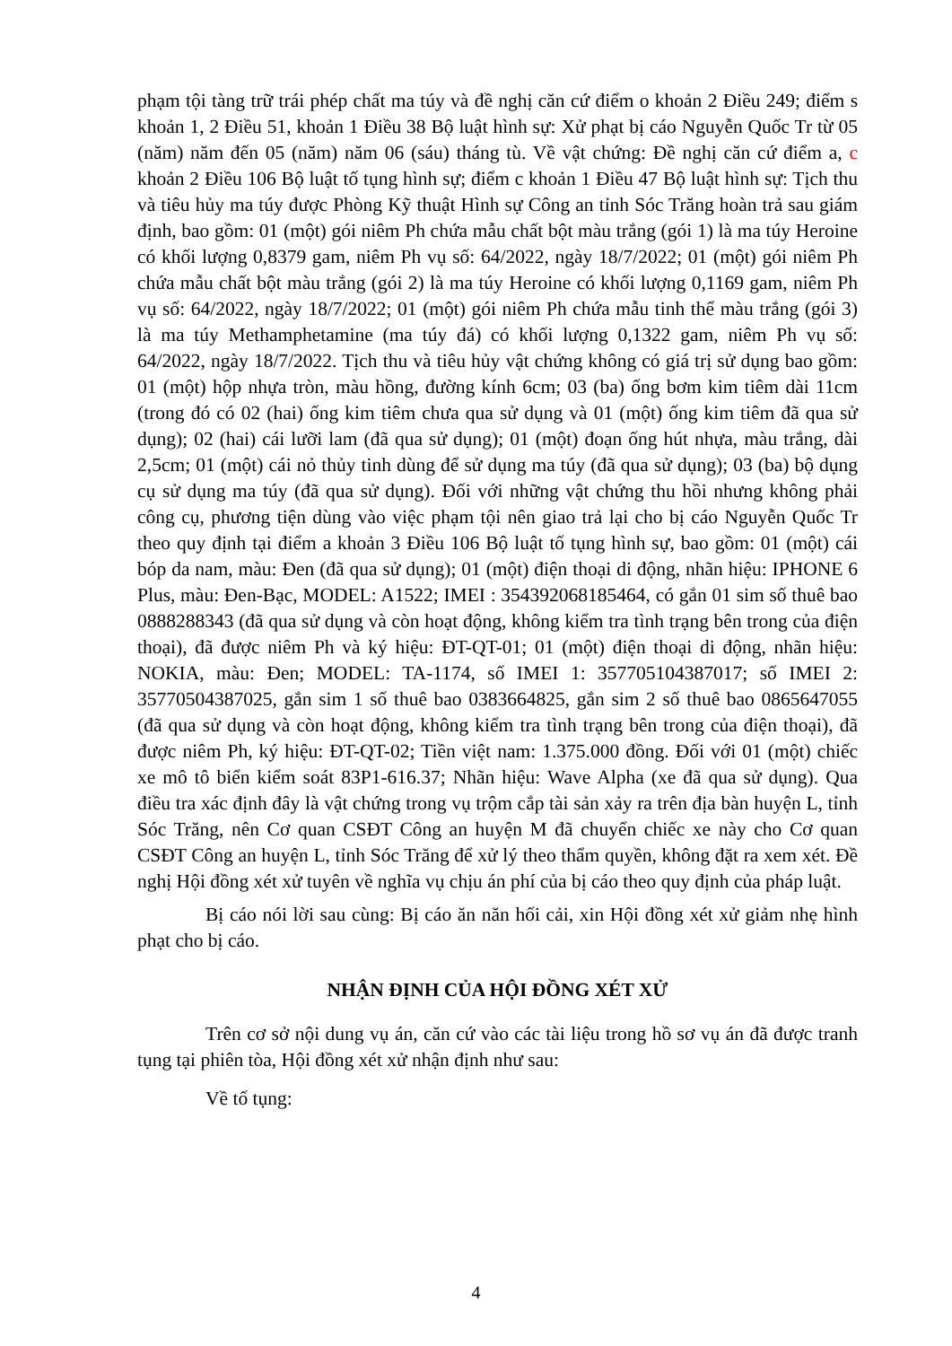phạm tội tàng trữ trái phép chất ma túy và đề nghị căn cứ điểm o khoản 2 Điều 249; điểm s khoản 1, 2 Điều 51, khoản 1 Điều 38 Bộ luật hình sự: Xử phạt bị cáo Nguyễn Quốc Tr từ 05 (năm) năm đến 05 (năm) năm 06 (sáu) tháng tù. Về vật chứng: Đề nghị căn cứ điểm a, c khoản 2 Điều 106 Bộ luật tố tụng hình sự; điểm c khoản 1 Điều 47 Bộ luật hình sự: Tịch thu và tiêu hủy ma túy được Phòng Kỹ thuật Hình sự Công an tỉnh Sóc Trăng hoàn trả sau giám định, bao gồm: 01 (một) gói niêm Ph chứa mẫu chất bột màu trắng (gói 1) là ma túy Heroine có khối lượng 0,8379 gam, niêm Ph vụ số: 64/2022, ngày 18/7/2022; 01 (một) gói niêm Ph chứa mẫu chất bột màu trắng (gói 2) là ma túy Heroine có khối lượng 0,1169 gam, niêm Ph vụ số: 64/2022, ngày 18/7/2022; 01 (một) gói niêm Ph chứa mẫu tinh thể màu trắng (gói 3) là ma túy Methamphetamine (ma túy đá) có khối lượng 0,1322 gam, niêm Ph vụ số: 64/2022, ngày 18/7/2022. Tịch thu và tiêu hủy vật chứng không có giá trị sử dụng bao gồm: 01 (một) hộp nhựa tròn, màu hồng, đường kính 6cm; 03 (ba) ống bơm kim tiêm dài 11cm (trong đó có 02 (hai) ống kim tiêm chưa qua sử dụng và 01 (một) ống kim tiêm đã qua sử dụng); 02 (hai) cái lưỡi lam (đã qua sử dụng); 01 (một) đoạn ống hút nhựa, màu trắng, dài 2,5cm; 01 (một) cái nỏ thủy tinh dùng để sử dụng ma túy (đã qua sử dụng); 03 (ba) bộ dụng cụ sử dụng ma túy (đã qua sử dụng). Đối với những vật chứng thu hồi nhưng không phải công cụ, phương tiện dùng vào việc phạm tội nên giao trả lại cho bị cáo Nguyễn Quốc Tr theo quy định tại điểm a khoản 3 Điều 106 Bộ luật tố tụng hình sự, bao gồm: 01 (một) cái bóp da nam, màu: Đen (đã qua sử dụng); 01 (một) điện thoại di động, nhãn hiệu: IPHONE 6 Plus, màu: Đen-Bạc, MODEL: A1522; IMEI : 354392068185464, có gắn 01 sim số thuê bao 0888288343 (đã qua sử dụng và còn hoạt động, không kiểm tra tình trạng bên trong của điện thoại), đã được niêm Ph và ký hiệu: ĐT-QT-01; 01 (một) điện thoại di động, nhãn hiệu: NOKIA, màu: Đen; MODEL: TA-1174, số IMEI 1: 357705104387017; số IMEI 2: 35770504387025, gắn sim 1 số thuê bao 0383664825, gắn sim 2 số thuê bao 0865647055 (đã qua sử dụng và còn hoạt động, không kiểm tra tình trạng bên trong của điện thoại), đã được niêm Ph, ký hiệu: ĐT-QT-02; Tiền việt nam: 1.375.000 đồng. Đối với 01 (một) chiếc xe mô tô biển kiểm soát 83P1-616.37; Nhãn hiệu: Wave Alpha (xe đã qua sử dụng). Qua điều tra xác định đây là vật chứng trong vụ trộm cắp tài sản xảy ra trên địa bàn huyện L, tỉnh Sóc Trăng, nên Cơ quan CSĐT Công an huyện M đã chuyển chiếc xe này cho Cơ quan CSĐT Công an huyện L, tỉnh Sóc Trăng để xử lý theo thẩm quyền, không đặt ra xem xét. Đề nghị Hội đồng xét xử tuyên về nghĩa vụ chịu án phí của bị cáo theo quy định của pháp luật.
Bị cáo nói lời sau cùng: Bị cáo ăn năn hối cải, xin Hội đồng xét xử giảm nhẹ hình phạt cho bị cáo.
NHẬN ĐỊNH CỦA HỘI ĐỒNG XÉT XỬ
Trên cơ sở nội dung vụ án, căn cứ vào các tài liệu trong hồ sơ vụ án đã được tranh tụng tại phiên tòa, Hội đồng xét xử nhận định như sau:
Về tố tụng:
4